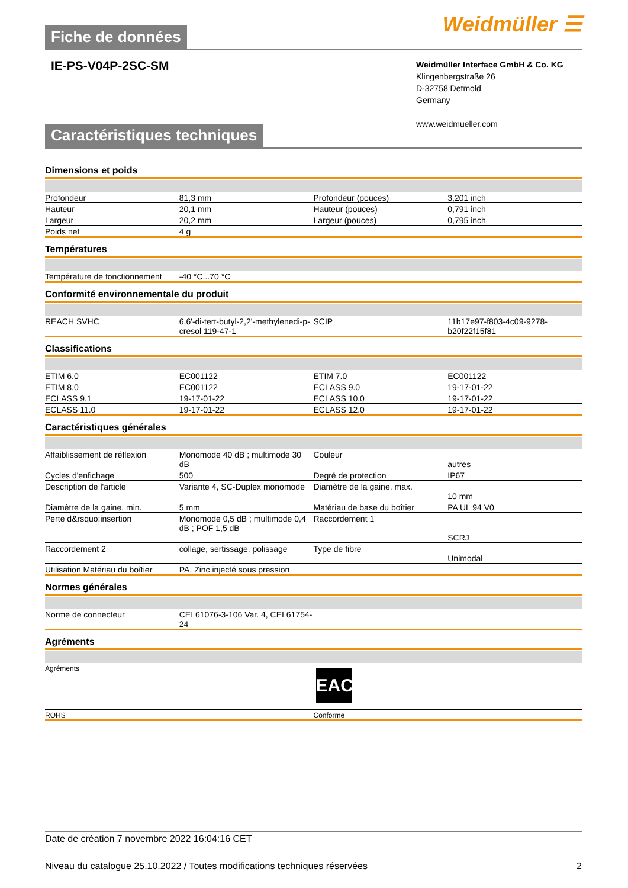Fiche de données
Weidmüller ☰
IE-PS-V04P-2SC-SM
Weidmüller Interface GmbH & Co. KG
Klingenbergstraße 26
D-32758 Detmold
Germany
www.weidmueller.com
Caractéristiques techniques
Dimensions et poids
| Profondeur | 81,3 mm | | Profondeur (pouces) | 3,201 inch |
| Hauteur | 20,1 mm | | Hauteur (pouces) | 0,791 inch |
| Largeur | 20,2 mm | | Largeur (pouces) | 0,795 inch |
| Poids net | 4 g | | | |
Températures
| Température de fonctionnement | -40 °C...70 °C | | | |
Conformité environnementale du produit
| REACH SVHC | 6,6'-di-tert-butyl-2,2'-methylenedi-p-cresol 119-47-1 | | SCIP | 11b17e97-f803-4c09-9278-b20f22f15f81 |
Classifications
| ETIM 6.0 | EC001122 | | ETIM 7.0 | EC001122 |
| ETIM 8.0 | EC001122 | | ECLASS 9.0 | 19-17-01-22 |
| ECLASS 9.1 | 19-17-01-22 | | ECLASS 10.0 | 19-17-01-22 |
| ECLASS 11.0 | 19-17-01-22 | | ECLASS 12.0 | 19-17-01-22 |
Caractéristiques générales
| Affaiblissement de réflexion | Monomode 40 dB ; multimode 30 dB | | Couleur | autres |
| Cycles d'enfichage | 500 | | Degré de protection | IP67 |
| Description de l'article | Variante 4, SC-Duplex monomode | | Diamètre de la gaine, max. | 10 mm |
| Diamètre de la gaine, min. | 5 mm | | Matériau de base du boîtier | PA UL 94 V0 |
| Perte d&rsquo;insertion | Monomode 0,5 dB ; multimode 0,4 dB ; POF 1,5 dB | | Raccordement 1 | SCRJ |
| Raccordement 2 | collage, sertissage, polissage | | Type de fibre | Unimodal |
| Utilisation Matériau du boîtier | PA, Zinc injecté sous pression | | | |
Normes générales
| Norme de connecteur | CEI 61076-3-106 Var. 4, CEI 61754-24 | | | |
Agréments
| Agréments | EAC |
| ROHS | Conforme |
Date de création 7 novembre 2022 16:04:16 CET
Niveau du catalogue 25.10.2022 / Toutes modifications techniques réservées 2